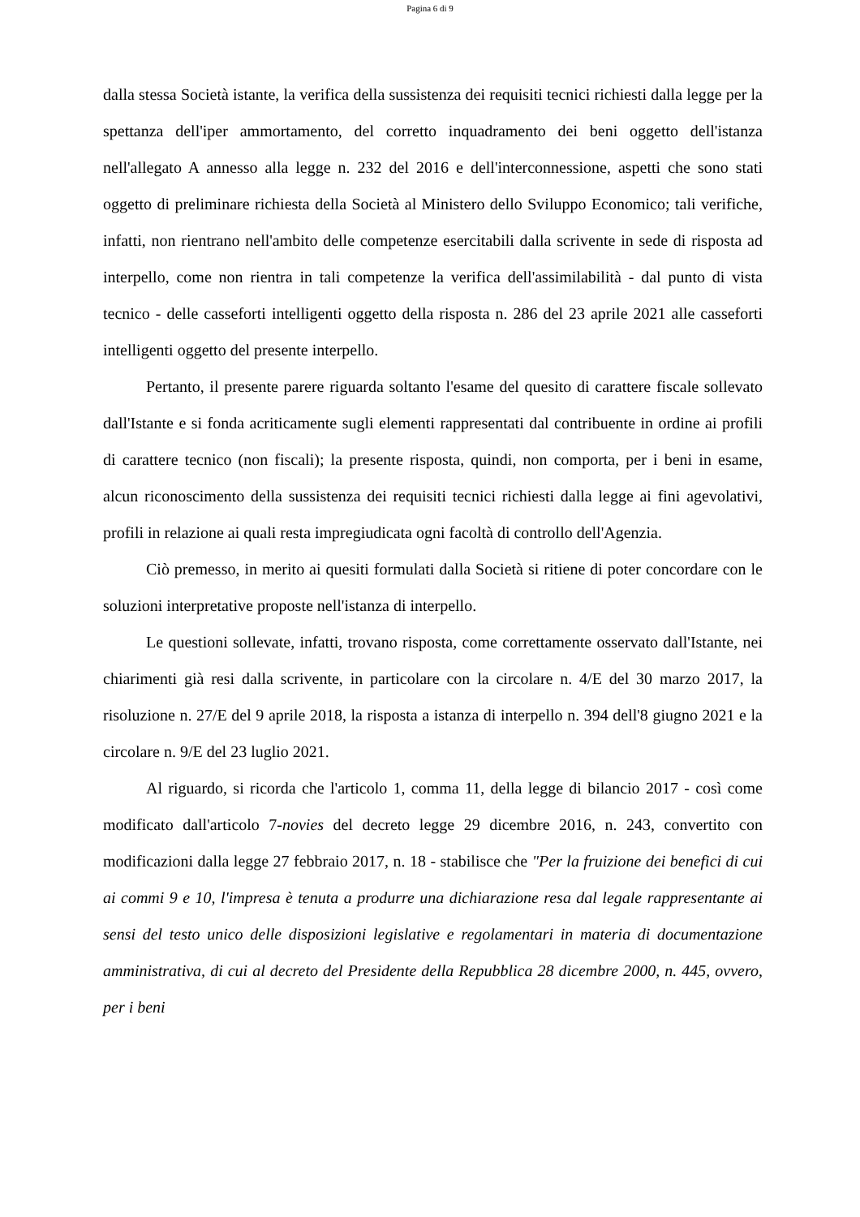Pagina 6 di 9
dalla stessa Società istante, la verifica della sussistenza dei requisiti tecnici richiesti dalla legge per la spettanza dell'iper ammortamento, del corretto inquadramento dei beni oggetto dell'istanza nell'allegato A annesso alla legge n. 232 del 2016 e dell'interconnessione, aspetti che sono stati oggetto di preliminare richiesta della Società al Ministero dello Sviluppo Economico; tali verifiche, infatti, non rientrano nell'ambito delle competenze esercitabili dalla scrivente in sede di risposta ad interpello, come non rientra in tali competenze la verifica dell'assimilabilità - dal punto di vista tecnico - delle casseforti intelligenti oggetto della risposta n. 286 del 23 aprile 2021 alle casseforti intelligenti oggetto del presente interpello.
Pertanto, il presente parere riguarda soltanto l'esame del quesito di carattere fiscale sollevato dall'Istante e si fonda acriticamente sugli elementi rappresentati dal contribuente in ordine ai profili di carattere tecnico (non fiscali); la presente risposta, quindi, non comporta, per i beni in esame, alcun riconoscimento della sussistenza dei requisiti tecnici richiesti dalla legge ai fini agevolativi, profili in relazione ai quali resta impregiudicata ogni facoltà di controllo dell'Agenzia.
Ciò premesso, in merito ai quesiti formulati dalla Società si ritiene di poter concordare con le soluzioni interpretative proposte nell'istanza di interpello.
Le questioni sollevate, infatti, trovano risposta, come correttamente osservato dall'Istante, nei chiarimenti già resi dalla scrivente, in particolare con la circolare n. 4/E del 30 marzo 2017, la risoluzione n. 27/E del 9 aprile 2018, la risposta a istanza di interpello n. 394 dell'8 giugno 2021 e la circolare n. 9/E del 23 luglio 2021.
Al riguardo, si ricorda che l'articolo 1, comma 11, della legge di bilancio 2017 - così come modificato dall'articolo 7-novies del decreto legge 29 dicembre 2016, n. 243, convertito con modificazioni dalla legge 27 febbraio 2017, n. 18 - stabilisce che "Per la fruizione dei benefici di cui ai commi 9 e 10, l'impresa è tenuta a produrre una dichiarazione resa dal legale rappresentante ai sensi del testo unico delle disposizioni legislative e regolamentari in materia di documentazione amministrativa, di cui al decreto del Presidente della Repubblica 28 dicembre 2000, n. 445, ovvero, per i beni